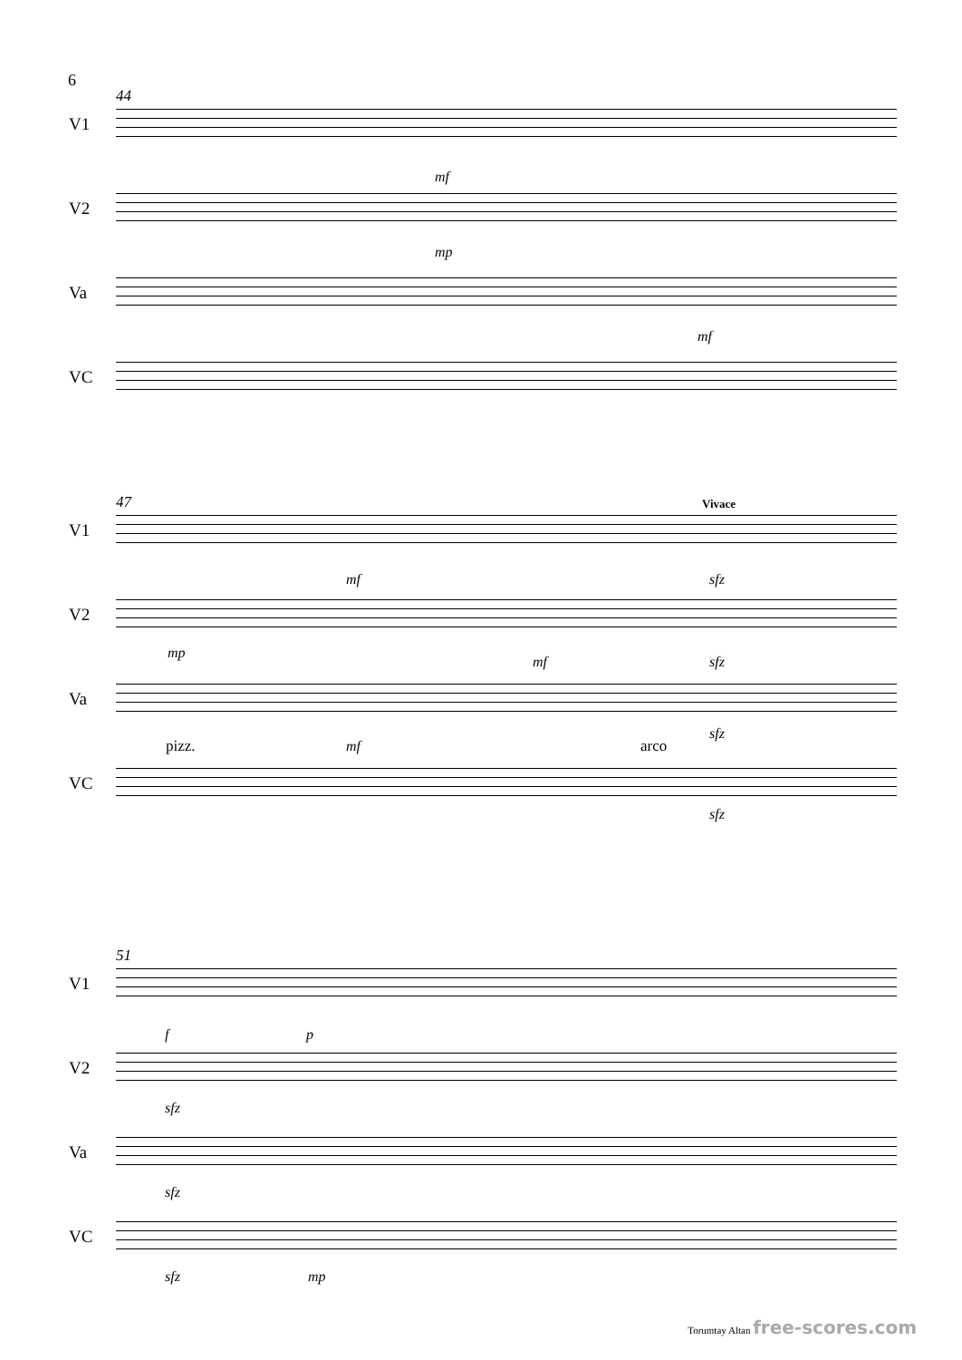6
44
V1
mf
V2
mp
Va
mf
VC
47
V1
Vivace
mf sfz
V2
mp
mf sfz
Va
mf
sfz
VC
pizz. arco
sfz
51
V1
f p
V2
sfz
Va
sfz
VC
sfz mp
Torumtay Altan free-scores.com